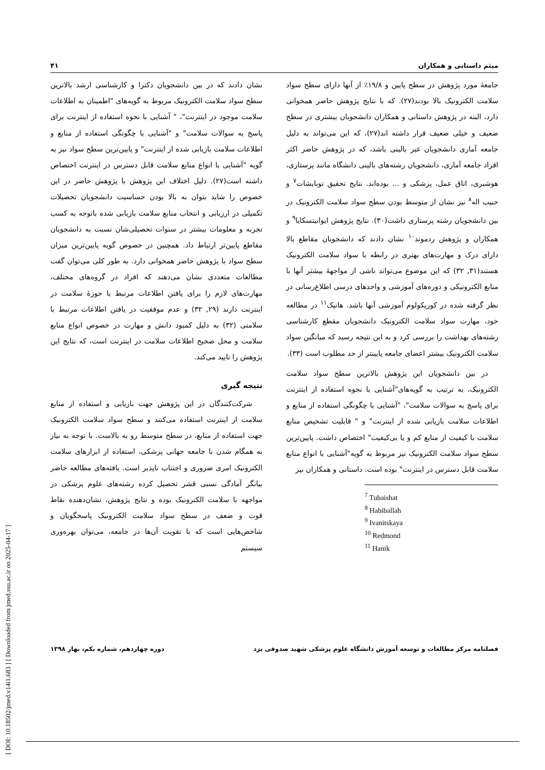[ DOI: 10.18502/jmed.v14i1.683 ] [ Downloaded from jmed.ssu.ac.ir on 2025-04-17 ]
میثم داستانی و همکاران ۴۱
جامعهٔ مورد پژوهش در سطح پایین و ۱۹/۸٪ از آنها دارای سطح سواد سلامت الکترونیک بالا بودند(۲۷). که با نتایج پژوهش حاضر همخوانی دارد، البته در پژوهش داستانی و همکاران دانشجویان بیشتری در سطح ضعیف و خیلی ضعیف قرار داشته اند(۲۷)، که این می‌تواند به دلیل جامعه آماری دانشجویان غیر بالینی باشد، که در پژوهش حاضر اکثر افراد جامعه آماری، دانشجویان رشته‌های بالینی دانشگاه مانند پرستاری، هوشبری، اتاق عمل، پزشکی و ... بوده‌اند. نتایج تحقیق توبایشات<sup>۷</sup> و حبیب اله<sup>۸</sup> نیز نشان از متوسط بودن سطح سواد سلامت الکترونیک در بین دانشجویان رشته پرستاری داشت(۳۰). نتایج پژوهش ایوانیتسکایا<sup>۹</sup> و همکاران و پژوهش ردموند<sup>۱۰</sup> نشان دادند که دانشجویان مقاطع بالا دارای درک و مهارت‌های بهتری در رابطه با سواد سلامت الکترونیک هستند(۳۱, ۳۲) که این موضوع می‌تواند ناشی از مواجههٔ بیشتر آنها با منابع الکترونیکی و دوره‌های آموزشی و واحدهای درسی اطلاع‌رسانی در نظر گرفته شده در کوریکولوم آموزشی آنها باشد. هانیک<sup>۱۱</sup> در مطالعه خود، مهارت سواد سلامت الکترونیک دانشجویان مقطع کارشناسی رشته‌های بهداشت را بررسی کرد و به این نتیجه رسید که میانگین سواد سلامت الکترونیک بیشتر اعضای جامعه پایینتر از حد مطلوب است (۳۳).
در بین دانشجویان این پژوهش بالاترین سطح سواد سلامت الکترونیک، به ترتیب به گویه‌های"آشنایی با نحوه استفاده از اینترنت برای پاسخ به سوالات سلامت"، "آشنایی با چگونگی استفاده از منابع و اطلاعات سلامت بازیابی شده از اینترنت" و " قابلیت تشخیص منابع سلامت با کیفیت از منابع کم و یا بی‌کیفیت" اختصاص داشت. پایین‌ترین سطح سواد سلامت الکترونیک نیز مربوط به گویه"آشنایی با انواع منابع سلامت قابل دسترس در اینترنت" بوده است. داستانی و همکاران نیز
<sup>7</sup> Tubaishat
<sup>8</sup> Habiballah
<sup>9</sup> Ivanitskaya
<sup>10</sup> Redmond
<sup>11</sup> Hanik
نشان دادند که در بین دانشجویان دکترا و کارشناسی ارشد بالاترین سطح سواد سلامت الکترونیک مربوط به گویه‌های "اطمینان به اطلاعات سلامت موجود در اینترنت"، " آشنایی با نحوه استفاده از اینترنت برای پاسخ به سوالات سلامت" و "آشنایی با چگونگی استفاده از منابع و اطلاعات سلامت بازیابی شده از اینترنت" و پایین‌ترین سطح سواد نیز به گویه "آشنایی با انواع منابع سلامت قابل دسترس در اینترنت اختصاص داشته است(۲۷). دلیل اختلاف این پژوهش با پژوهش حاضر در این خصوص را شاید بتوان به بالا بودن حساسیت دانشجویان تحصیلات تکمیلی در ارزیابی و انتخاب منابع سلامت بازیابی شده باتوجه به کسب تجربه و معلومات بیشتر در سنوات تحصیلی‌شان نسبت به دانشجویان مقاطع پایین‌تر ارتباط داد. همچنین در خصوص گویه پایین‌ترین میزان سطح سواد با پژوهش حاضر همخوانی دارد. به طور کلی می‌توان گفت مطالعات متعددی نشان می‌دهند که افراد در گروه‌های مختلف، مهارت‌های لازم را برای یافتن اطلاعات مرتبط با حوزهٔ سلامت در اینترنت دارند (۲۹, ۳۲) و عدم موفقیت در یافتن اطلاعات مرتبط با سلامتی (۳۲) به دلیل کمبود دانش و مهارت در خصوص انواع منابع سلامت و محل صحیح اطلاعات سلامت در اینترنت است، که نتایج این پژوهش را تایید می‌کند.
نتیجه گیری
شرکت‌کنندگان در این پژوهش جهت بازیابی و استفاده از منابع سلامت از اینترنت استفاده می‌کنند و سطح سواد سلامت الکترونیک جهت استفاده از منابع، در سطح متوسط رو به بالاست. با توجه به نیاز به همگام شدن با جامعه جهانی پزشکی، استفاده از ابزارهای سلامت الکترونیک امری ضروری و اجتناب ناپذیر است. یافته‌های مطالعه حاضر بیانگر آمادگی نسبی قشر تحصیل کرده رشته‌های علوم پزشکی در مواجهه با سلامت الکترونیک بوده و نتایج پژوهش، نشان‌دهنده نقاط قوت و ضعف در سطح سواد سلامت الکترونیک پاسخگویان و شاخص‌هایی است که با تقویت آن‌ها در جامعه، می‌توان بهره‌وری سیستم
فصلنامه مرکز مطالعات و توسعه آموزش دانشگاه علوم پزشکی شهید صدوقی یزد دوره چهاردهم، شماره یکم، بهار ۱۳۹۸